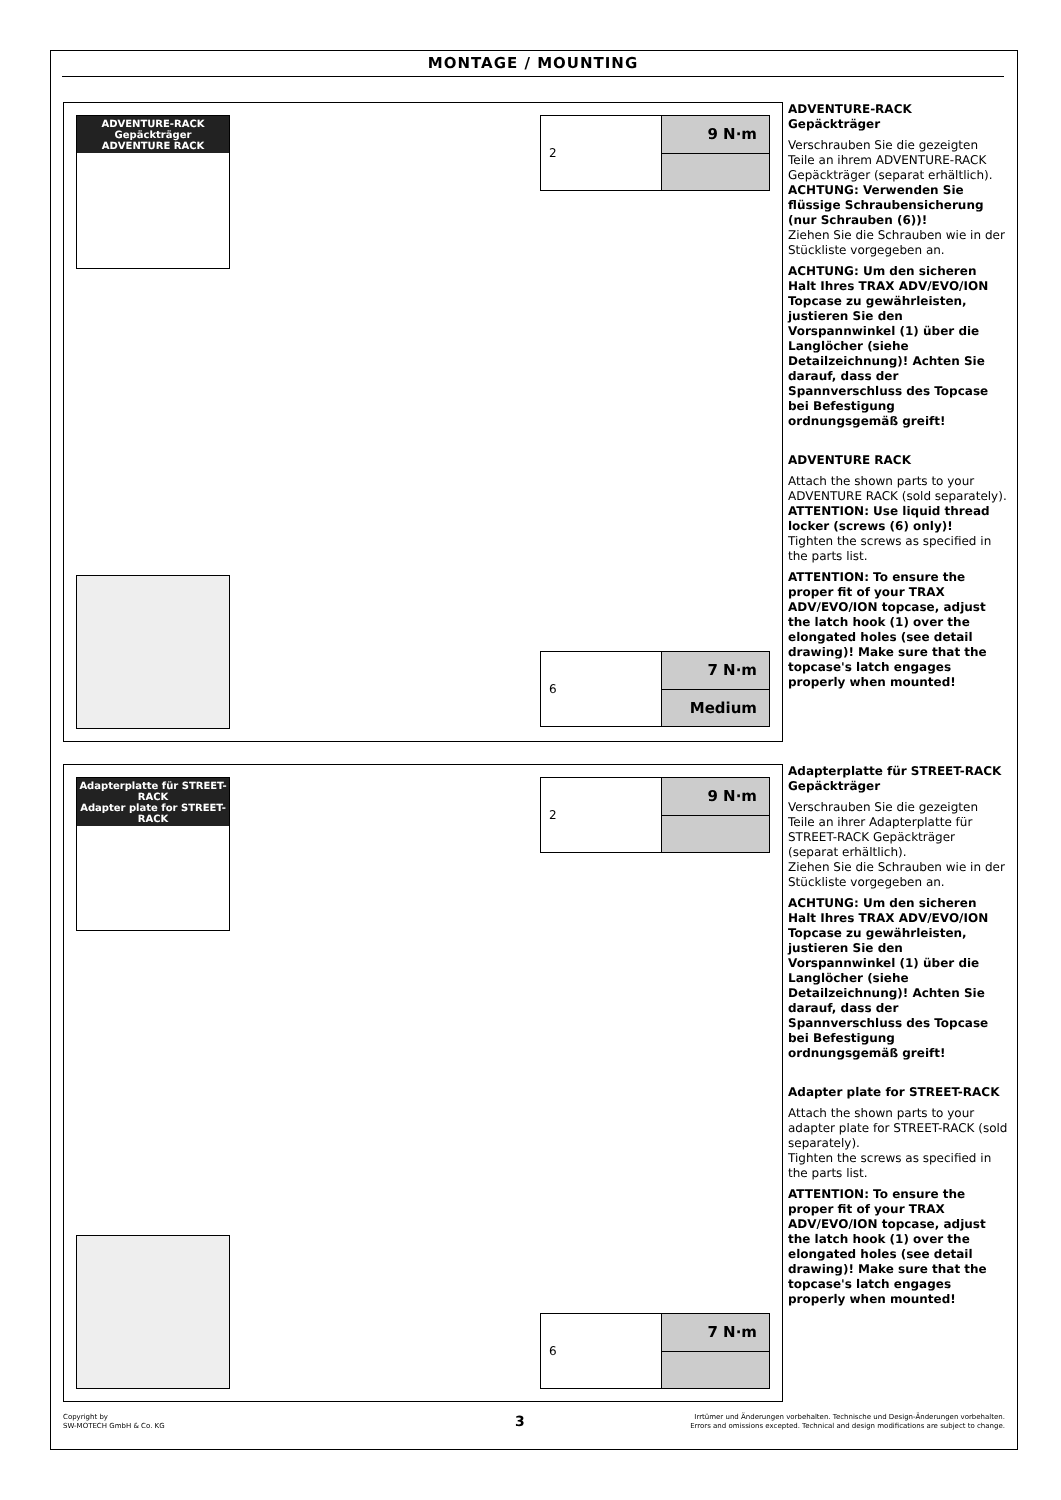MONTAGE / MOUNTING
ADVENTURE-RACK Gepäckträger
ADVENTURE RACK
2
9 N·m
6
7 N·m
Medium
ADVENTURE-RACK Gepäckträger
Verschrauben Sie die gezeigten Teile an ihrem ADVENTURE-RACK Gepäckträger (separat erhältlich).
ACHTUNG: Verwenden Sie flüssige Schraubensicherung (nur Schrauben (6))!
Ziehen Sie die Schrauben wie in der Stückliste vorgegeben an.
ACHTUNG: Um den sicheren Halt Ihres TRAX ADV/EVO/ION Topcase zu gewährleisten, justieren Sie den Vorspannwinkel (1) über die Langlöcher (siehe Detailzeichnung)! Achten Sie darauf, dass der Spannverschluss des Topcase bei Befestigung ordnungsgemäß greift!
ADVENTURE RACK
Attach the shown parts to your ADVENTURE RACK (sold separately).
ATTENTION: Use liquid thread locker (screws (6) only)!
Tighten the screws as specified in the parts list.
ATTENTION: To ensure the proper fit of your TRAX ADV/EVO/ION topcase, adjust the latch hook (1) over the elongated holes (see detail drawing)! Make sure that the topcase's latch engages properly when mounted!
Adapterplatte für STREET-RACK
Adapter plate for STREET-RACK
2
9 N·m
6
7 N·m
Adapterplatte für STREET-RACK Gepäckträger
Verschrauben Sie die gezeigten Teile an ihrer Adapterplatte für STREET-RACK Gepäckträger (separat erhältlich).
Ziehen Sie die Schrauben wie in der Stückliste vorgegeben an.
ACHTUNG: Um den sicheren Halt Ihres TRAX ADV/EVO/ION Topcase zu gewährleisten, justieren Sie den Vorspannwinkel (1) über die Langlöcher (siehe Detailzeichnung)! Achten Sie darauf, dass der Spannverschluss des Topcase bei Befestigung ordnungsgemäß greift!
Adapter plate for STREET-RACK
Attach the shown parts to your adapter plate for STREET-RACK (sold separately).
Tighten the screws as specified in the parts list.
ATTENTION: To ensure the proper fit of your TRAX ADV/EVO/ION topcase, adjust the latch hook (1) over the elongated holes (see detail drawing)! Make sure that the topcase's latch engages properly when mounted!
Copyright by
SW-MOTECH GmbH & Co. KG
3
Irrtümer und Änderungen vorbehalten. Technische und Design-Änderungen vorbehalten.
Errors and omissions excepted. Technical and design modifications are subject to change.